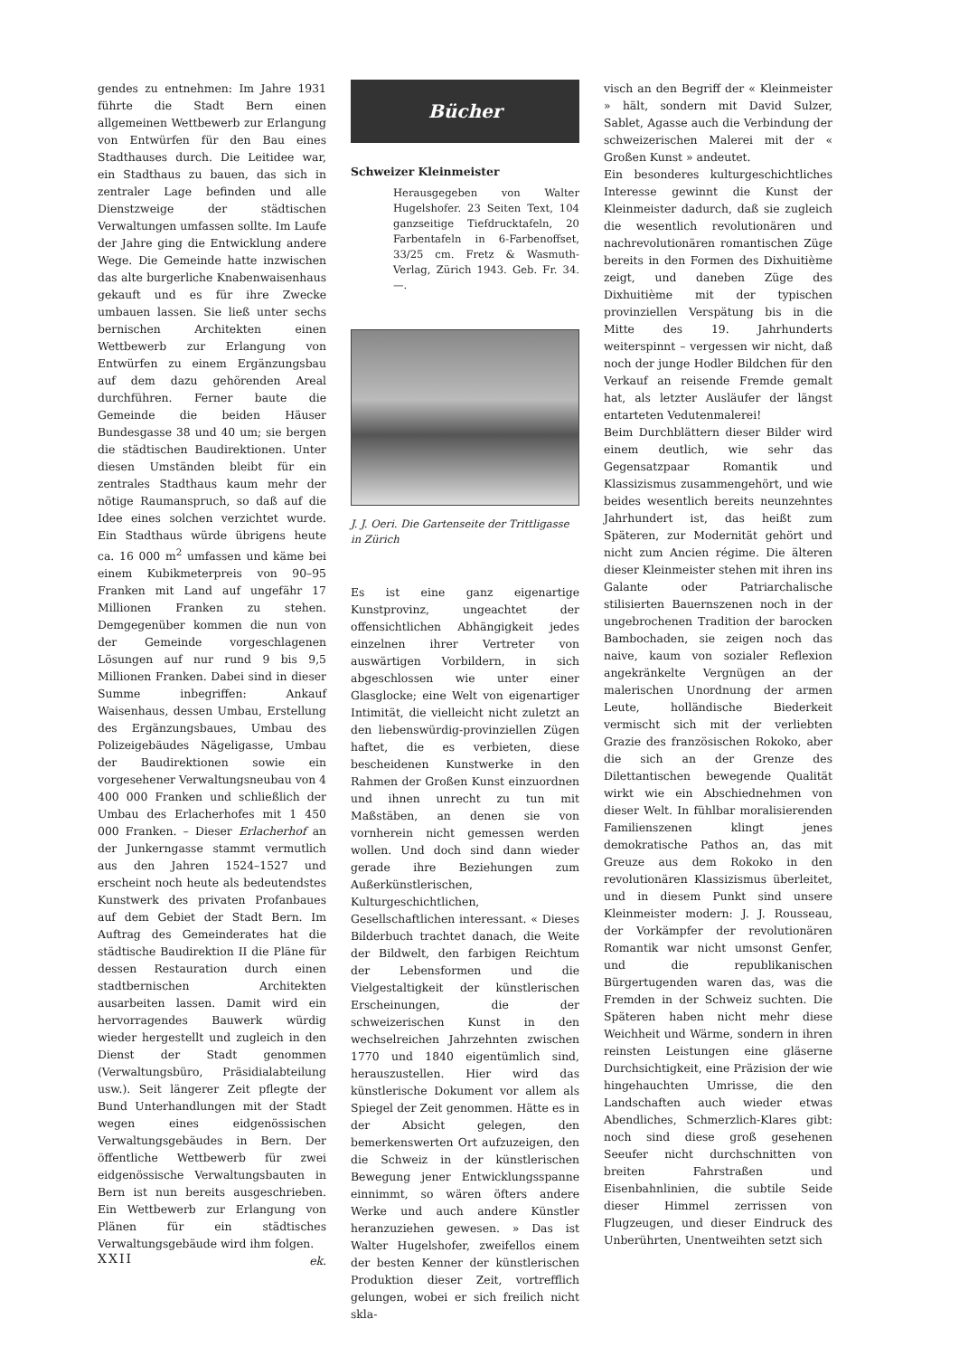gendes zu entnehmen: Im Jahre 1931 führte die Stadt Bern einen allgemeinen Wettbewerb zur Erlangung von Entwürfen für den Bau eines Stadthauses durch. Die Leitidee war, ein Stadthaus zu bauen, das sich in zentraler Lage befinden und alle Dienstzweige der städtischen Verwaltungen umfassen sollte. Im Laufe der Jahre ging die Entwicklung andere Wege. Die Gemeinde hatte inzwischen das alte burgerliche Knabenwaisenhaus gekauft und es für ihre Zwecke umbauen lassen. Sie ließ unter sechs bernischen Architekten einen Wettbewerb zur Erlangung von Entwürfen zu einem Ergänzungsbau auf dem dazu gehörenden Areal durchführen. Ferner baute die Gemeinde die beiden Häuser Bundesgasse 38 und 40 um; sie bergen die städtischen Baudirektionen. Unter diesen Umständen bleibt für ein zentrales Stadthaus kaum mehr der nötige Raumanspruch, so daß auf die Idee eines solchen verzichtet wurde. Ein Stadthaus würde übrigens heute ca. 16 000 m<sup>2</sup> umfassen und käme bei einem Kubikmeterpreis von 90–95 Franken mit Land auf ungefähr 17 Millionen Franken zu stehen. Demgegenüber kommen die nun von der Gemeinde vorgeschlagenen Lösungen auf nur rund 9 bis 9,5 Millionen Franken. Dabei sind in dieser Summe inbegriffen: Ankauf Waisenhaus, dessen Umbau, Erstellung des Ergänzungsbaues, Umbau des Polizeigebäudes Nägeligasse, Umbau der Baudirektionen sowie ein vorgesehener Verwaltungsneubau von 4 400 000 Franken und schließlich der Umbau des Erlacherhofes mit 1 450 000 Franken. – Dieser Erlacherhof an der Junkerngasse stammt vermutlich aus den Jahren 1524–1527 und erscheint noch heute als bedeutendstes Kunstwerk des privaten Profanbaues auf dem Gebiet der Stadt Bern. Im Auftrag des Gemeinderates hat die städtische Baudirektion II die Pläne für dessen Restauration durch einen stadtbernischen Architekten ausarbeiten lassen. Damit wird ein hervorragendes Bauwerk würdig wieder hergestellt und zugleich in den Dienst der Stadt genommen (Verwaltungsbüro, Präsidialabteilung usw.). Seit längerer Zeit pflegte der Bund Unterhandlungen mit der Stadt wegen eines eidgenössischen Verwaltungsgebäudes in Bern. Der öffentliche Wettbewerb für zwei eidgenössische Verwaltungsbauten in Bern ist nun bereits ausgeschrieben. Ein Wettbewerb zur Erlangung von Plänen für ein städtisches Verwaltungsgebäude wird ihm folgen. ek.
Bücher
Schweizer Kleinmeister
Herausgegeben von Walter Hugelshofer. 23 Seiten Text, 104 ganzseitige Tiefdrucktafeln, 20 Farbentafeln in 6-Farbenoffset, 33/25 cm. Fretz & Wasmuth-Verlag, Zürich 1943. Geb. Fr. 34.—.
J. J. Oeri. Die Gartenseite der Trittligasse in Zürich
Es ist eine ganz eigenartige Kunstprovinz, ungeachtet der offensichtlichen Abhängigkeit jedes einzelnen ihrer Vertreter von auswärtigen Vorbildern, in sich abgeschlossen wie unter einer Glasglocke; eine Welt von eigenartiger Intimität, die vielleicht nicht zuletzt an den liebenswürdig-provinziellen Zügen haftet, die es verbieten, diese bescheidenen Kunstwerke in den Rahmen der Großen Kunst einzuordnen und ihnen unrecht zu tun mit Maßstäben, an denen sie von vornherein nicht gemessen werden wollen. Und doch sind dann wieder gerade ihre Beziehungen zum Außerkünstlerischen, Kulturgeschichtlichen, Gesellschaftlichen interessant. « Dieses Bilderbuch trachtet danach, die Weite der Bildwelt, den farbigen Reichtum der Lebensformen und die Vielgestaltigkeit der künstlerischen Erscheinungen, die der schweizerischen Kunst in den wechselreichen Jahrzehnten zwischen 1770 und 1840 eigentümlich sind, herauszustellen. Hier wird das künstlerische Dokument vor allem als Spiegel der Zeit genommen. Hätte es in der Absicht gelegen, den bemerkenswerten Ort aufzuzeigen, den die Schweiz in der künstlerischen Bewegung jener Entwicklungsspanne einnimmt, so wären öfters andere Werke und auch andere Künstler heranzuziehen gewesen. » Das ist Walter Hugelshofer, zweifellos einem der besten Kenner der künstlerischen Produktion dieser Zeit, vortrefflich gelungen, wobei er sich freilich nicht skla-
visch an den Begriff der « Kleinmeister » hält, sondern mit David Sulzer, Sablet, Agasse auch die Verbindung der schweizerischen Malerei mit der « Großen Kunst » andeutet.
Ein besonderes kulturgeschichtliches Interesse gewinnt die Kunst der Kleinmeister dadurch, daß sie zugleich die wesentlich revolutionären und nachrevolutionären romantischen Züge bereits in den Formen des Dixhuitième zeigt, und daneben Züge des Dixhuitième mit der typischen provinziellen Verspätung bis in die Mitte des 19. Jahrhunderts weiterspinnt – vergessen wir nicht, daß noch der junge Hodler Bildchen für den Verkauf an reisende Fremde gemalt hat, als letzter Ausläufer der längst entarteten Vedutenmalerei!
Beim Durchblättern dieser Bilder wird einem deutlich, wie sehr das Gegensatzpaar Romantik und Klassizismus zusammengehört, und wie beides wesentlich bereits neunzehntes Jahrhundert ist, das heißt zum Späteren, zur Modernität gehört und nicht zum Ancien régime. Die älteren dieser Kleinmeister stehen mit ihren ins Galante oder Patriarchalische stilisierten Bauernszenen noch in der ungebrochenen Tradition der barocken Bambochaden, sie zeigen noch das naive, kaum von sozialer Reflexion angekränkelte Vergnügen an der malerischen Unordnung der armen Leute, holländische Biederkeit vermischt sich mit der verliebten Grazie des französischen Rokoko, aber die sich an der Grenze des Dilettantischen bewegende Qualität wirkt wie ein Abschiednehmen von dieser Welt. In fühlbar moralisierenden Familienszenen klingt jenes demokratische Pathos an, das mit Greuze aus dem Rokoko in den revolutionären Klassizismus überleitet, und in diesem Punkt sind unsere Kleinmeister modern: J. J. Rousseau, der Vorkämpfer der revolutionären Romantik war nicht umsonst Genfer, und die republikanischen Bürgertugenden waren das, was die Fremden in der Schweiz suchten. Die Späteren haben nicht mehr diese Weichheit und Wärme, sondern in ihren reinsten Leistungen eine gläserne Durchsichtigkeit, eine Präzision der wie hingehauchten Umrisse, die den Landschaften auch wieder etwas Abendliches, Schmerzlich-Klares gibt: noch sind diese groß gesehenen Seeufer nicht durchschnitten von breiten Fahrstraßen und Eisenbahnlinien, die subtile Seide dieser Himmel zerrissen von Flugzeugen, und dieser Eindruck des Unberührten, Unentweihten setzt sich
XXII